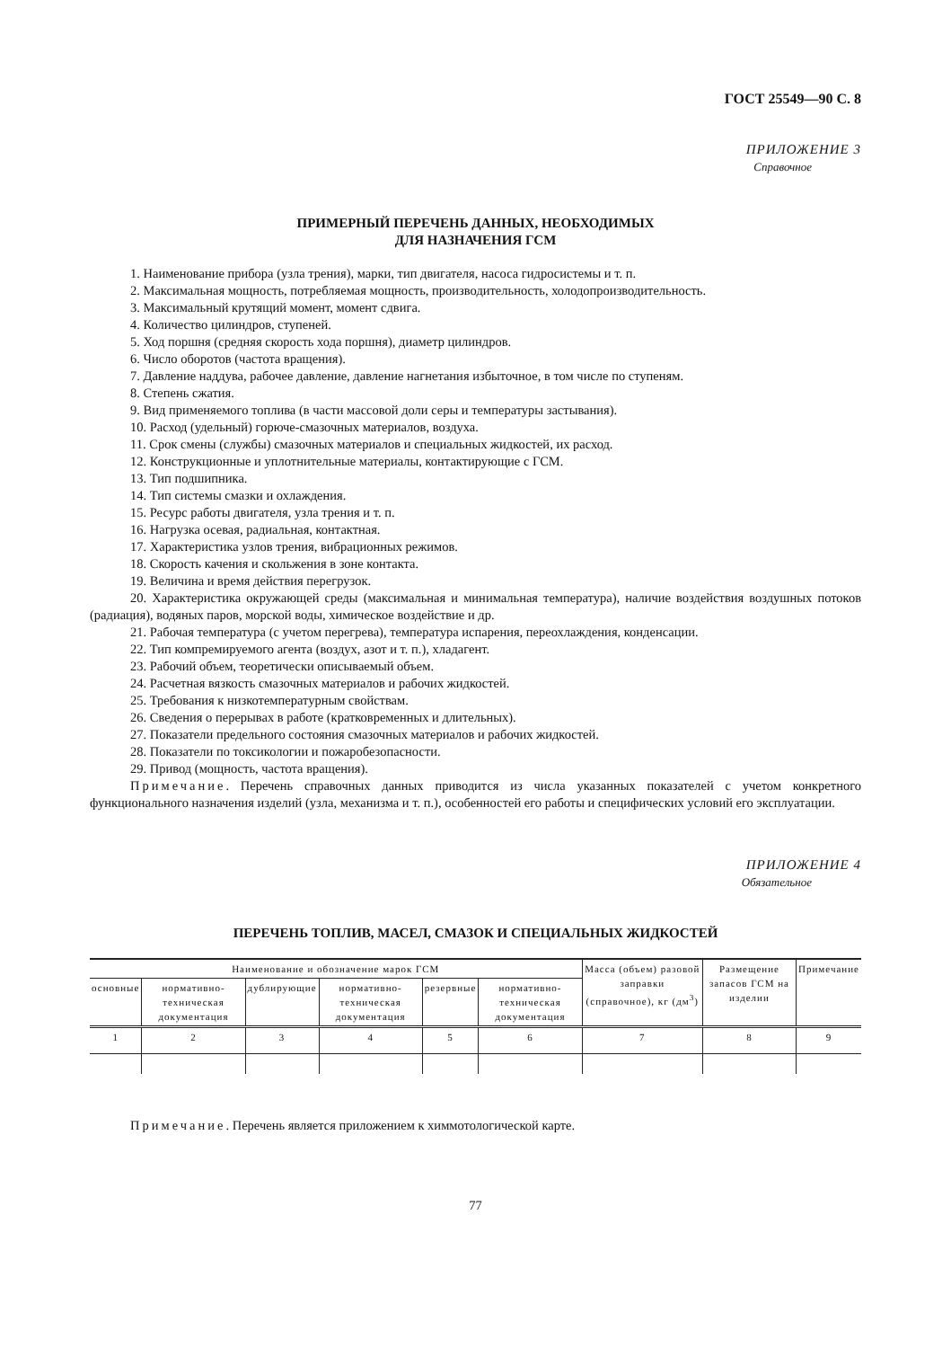ГОСТ 25549—90 С. 8
ПРИЛОЖЕНИЕ 3
Справочное
ПРИМЕРНЫЙ ПЕРЕЧЕНЬ ДАННЫХ, НЕОБХОДИМЫХ
ДЛЯ НАЗНАЧЕНИЯ ГСМ
1. Наименование прибора (узла трения), марки, тип двигателя, насоса гидросистемы и т. п.
2. Максимальная мощность, потребляемая мощность, производительность, холодопроизводительность.
3. Максимальный крутящий момент, момент сдвига.
4. Количество цилиндров, ступеней.
5. Ход поршня (средняя скорость хода поршня), диаметр цилиндров.
6. Число оборотов (частота вращения).
7. Давление наддува, рабочее давление, давление нагнетания избыточное, в том числе по ступеням.
8. Степень сжатия.
9. Вид применяемого топлива (в части массовой доли серы и температуры застывания).
10. Расход (удельный) горюче-смазочных материалов, воздуха.
11. Срок смены (службы) смазочных материалов и специальных жидкостей, их расход.
12. Конструкционные и уплотнительные материалы, контактирующие с ГСМ.
13. Тип подшипника.
14. Тип системы смазки и охлаждения.
15. Ресурс работы двигателя, узла трения и т. п.
16. Нагрузка осевая, радиальная, контактная.
17. Характеристика узлов трения, вибрационных режимов.
18. Скорость качения и скольжения в зоне контакта.
19. Величина и время действия перегрузок.
20. Характеристика окружающей среды (максимальная и минимальная температура), наличие воздействия воздушных потоков (радиация), водяных паров, морской воды, химическое воздействие и др.
21. Рабочая температура (с учетом перегрева), температура испарения, переохлаждения, конденсации.
22. Тип компремируемого агента (воздух, азот и т. п.), хладагент.
23. Рабочий объем, теоретически описываемый объем.
24. Расчетная вязкость смазочных материалов и рабочих жидкостей.
25. Требования к низкотемпературным свойствам.
26. Сведения о перерывах в работе (кратковременных и длительных).
27. Показатели предельного состояния смазочных материалов и рабочих жидкостей.
28. Показатели по токсикологии и пожаробезопасности.
29. Привод (мощность, частота вращения).
Примечание. Перечень справочных данных приводится из числа указанных показателей с учетом конкретного функционального назначения изделий (узла, механизма и т. п.), особенностей его работы и специфических условий его эксплуатации.
ПРИЛОЖЕНИЕ 4
Обязательное
ПЕРЕЧЕНЬ ТОПЛИВ, МАСЕЛ, СМАЗОК И СПЕЦИАЛЬНЫХ ЖИДКОСТЕЙ
| Наименование и обозначение марок ГСМ | | | | | | Масса (объем) разовой заправки (справочное), кг (дм<sup>3</sup>) | Размещение запасов ГСМ на изделии | Примечание |
| --- | --- | --- | --- | --- | --- | --- | --- | --- |
| основные | нормативно-техническая документация | дублирующие | нормативно-техническая документация | резервные | нормативно-техническая документация | | | |
| 1 | 2 | 3 | 4 | 5 | 6 | 7 | 8 | 9 |
Примечание. Перечень является приложением к химмотологической карте.
77